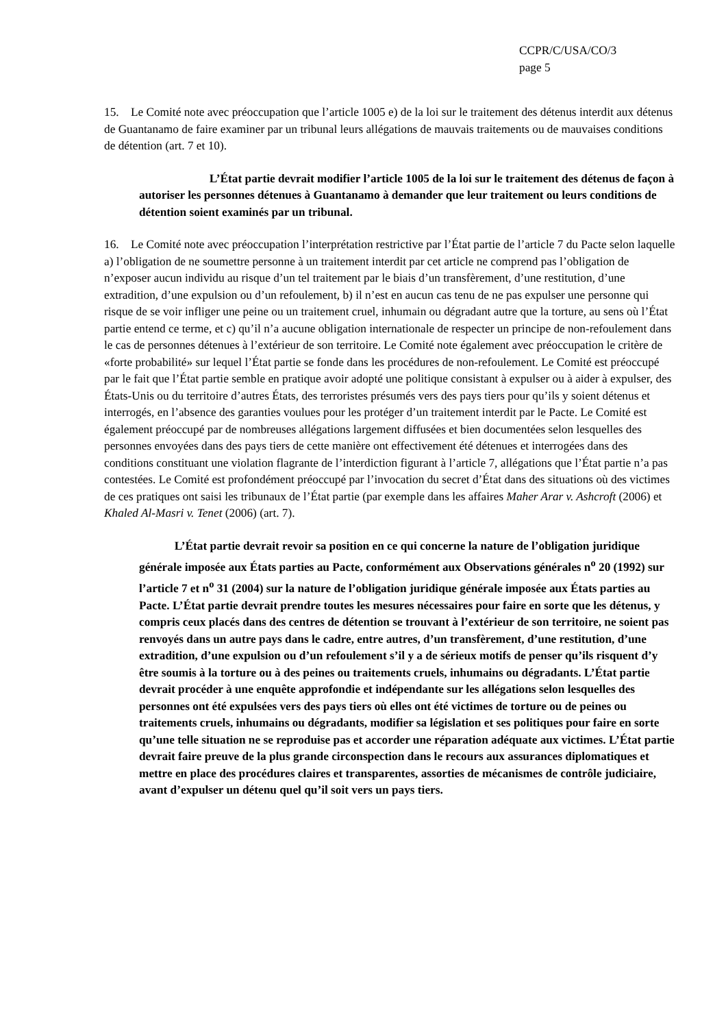CCPR/C/USA/CO/3
page 5
15. Le Comité note avec préoccupation que l’article 1005 e) de la loi sur le traitement des détenus interdit aux détenus de Guantanamo de faire examiner par un tribunal leurs allégations de mauvais traitements ou de mauvaises conditions de détention (art. 7 et 10).
L’État partie devrait modifier l’article 1005 de la loi sur le traitement des détenus de façon à autoriser les personnes détenues à Guantanamo à demander que leur traitement ou leurs conditions de détention soient examinés par un tribunal.
16. Le Comité note avec préoccupation l’interprétation restrictive par l’État partie de l’article 7 du Pacte selon laquelle a) l’obligation de ne soumettre personne à un traitement interdit par cet article ne comprend pas l’obligation de n’exposer aucun individu au risque d’un tel traitement par le biais d’un transfèrement, d’une restitution, d’une extradition, d’une expulsion ou d’un refoulement, b) il n’est en aucun cas tenu de ne pas expulser une personne qui risque de se voir infliger une peine ou un traitement cruel, inhumain ou dégradant autre que la torture, au sens où l’État partie entend ce terme, et c) qu’il n’a aucune obligation internationale de respecter un principe de non-refoulement dans le cas de personnes détenues à l’extérieur de son territoire. Le Comité note également avec préoccupation le critère de «forte probabilité» sur lequel l’État partie se fonde dans les procédures de non-refoulement. Le Comité est préoccupé par le fait que l’État partie semble en pratique avoir adopté une politique consistant à expulser ou à aider à expulser, des États-Unis ou du territoire d’autres États, des terroristes présumés vers des pays tiers pour qu’ils y soient détenus et interrogés, en l’absence des garanties voulues pour les protéger d’un traitement interdit par le Pacte. Le Comité est également préoccupé par de nombreuses allégations largement diffusées et bien documentées selon lesquelles des personnes envoyées dans des pays tiers de cette manière ont effectivement été détenues et interrogées dans des conditions constituant une violation flagrante de l’interdiction figurant à l’article 7, allégations que l’État partie n’a pas contestées. Le Comité est profondément préoccupé par l’invocation du secret d’État dans des situations où des victimes de ces pratiques ont saisi les tribunaux de l’État partie (par exemple dans les affaires Maher Arar v. Ashcroft (2006) et Khaled Al-Masri v. Tenet (2006) (art. 7).
L’État partie devrait revoir sa position en ce qui concerne la nature de l’obligation juridique générale imposée aux États parties au Pacte, conformément aux Observations générales n<sup>o</sup> 20 (1992) sur l’article 7 et n<sup>o</sup> 31 (2004) sur la nature de l’obligation juridique générale imposée aux États parties au Pacte. L’État partie devrait prendre toutes les mesures nécessaires pour faire en sorte que les détenus, y compris ceux placés dans des centres de détention se trouvant à l’extérieur de son territoire, ne soient pas renvoyés dans un autre pays dans le cadre, entre autres, d’un transfèrement, d’une restitution, d’une extradition, d’une expulsion ou d’un refoulement s’il y a de sérieux motifs de penser qu’ils risquent d’y être soumis à la torture ou à des peines ou traitements cruels, inhumains ou dégradants. L’État partie devrait procéder à une enquête approfondie et indépendante sur les allégations selon lesquelles des personnes ont été expulsées vers des pays tiers où elles ont été victimes de torture ou de peines ou traitements cruels, inhumains ou dégradants, modifier sa législation et ses politiques pour faire en sorte qu’une telle situation ne se reproduise pas et accorder une réparation adéquate aux victimes. L’État partie devrait faire preuve de la plus grande circonspection dans le recours aux assurances diplomatiques et mettre en place des procédures claires et transparentes, assorties de mécanismes de contrôle judiciaire, avant d’expulser un détenu quel qu’il soit vers un pays tiers.